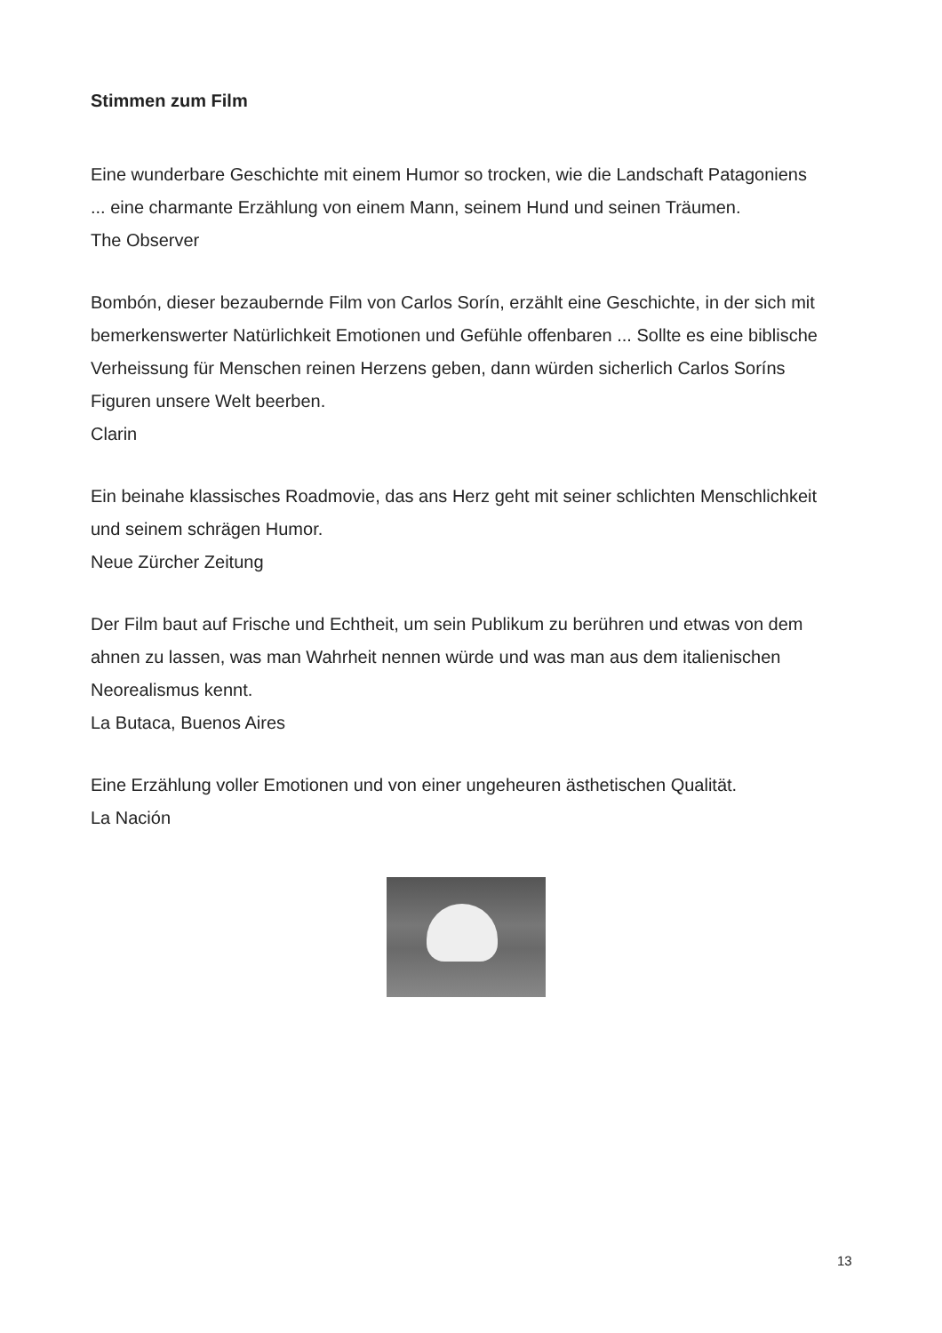Stimmen zum Film
Eine wunderbare Geschichte mit einem Humor so trocken, wie die Landschaft Patagoniens ... eine charmante Erzählung von einem Mann, seinem Hund und seinen Träumen.
The Observer
Bombón, dieser bezaubernde Film von Carlos Sorín, erzählt eine Geschichte, in der sich mit bemerkenswerter Natürlichkeit Emotionen und Gefühle offenbaren ... Sollte es eine biblische Verheissung für Menschen reinen Herzens geben, dann würden sicherlich Carlos Soríns Figuren unsere Welt beerben.
Clarin
Ein beinahe klassisches Roadmovie, das ans Herz geht mit seiner schlichten Menschlichkeit und seinem schrägen Humor.
Neue Zürcher Zeitung
Der Film baut auf Frische und Echtheit, um sein Publikum zu berühren und etwas von dem ahnen zu lassen, was man Wahrheit nennen würde und was man aus dem italienischen Neorealismus kennt.
La Butaca, Buenos Aires
Eine Erzählung voller Emotionen und von einer ungeheuren ästhetischen Qualität.
La Nación
13